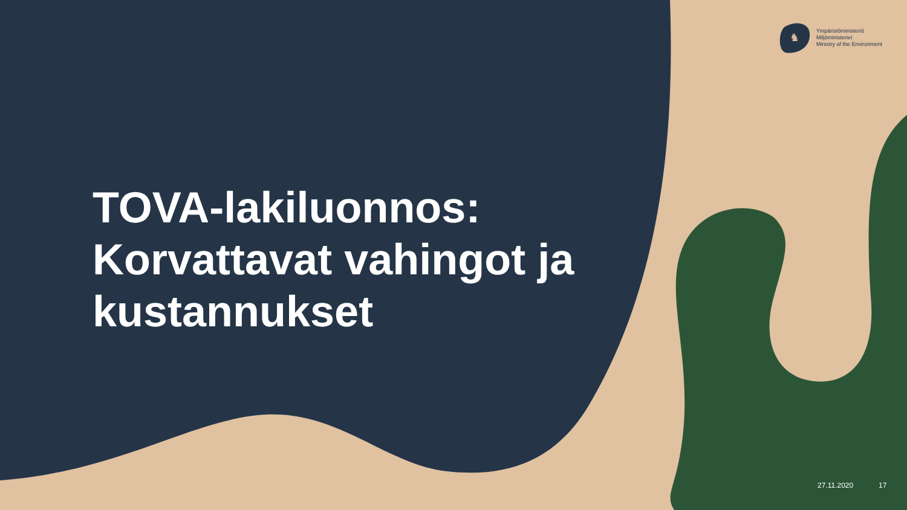♞
Ympäristöministeriö
Miljöministeriet
Ministry of the Environment
TOVA-lakiluonnos:
Korvattavat vahingot ja
kustannukset
27.11.2020 17